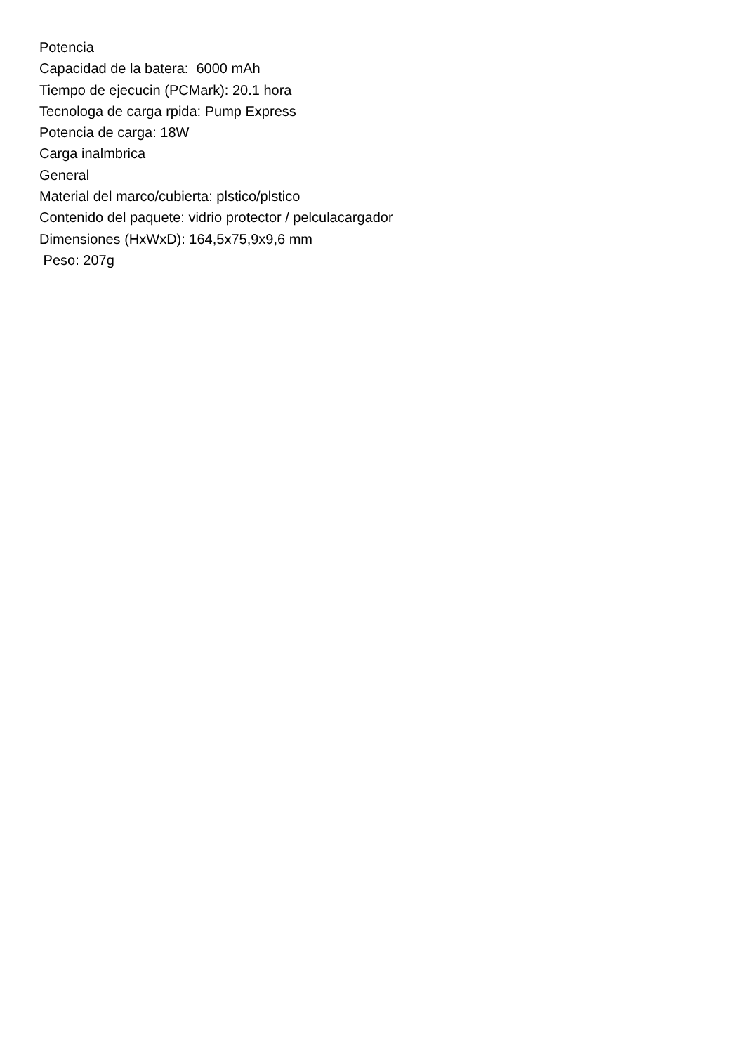Potencia
Capacidad de la batera: 6000 mAh
Tiempo de ejecucin (PCMark): 20.1 hora
Tecnologa de carga rpida: Pump Express
Potencia de carga: 18W
Carga inalmbrica
General
Material del marco/cubierta: plstico/plstico
Contenido del paquete: vidrio protector / pelculacargador
Dimensiones (HxWxD): 164,5x75,9x9,6 mm
Peso: 207g